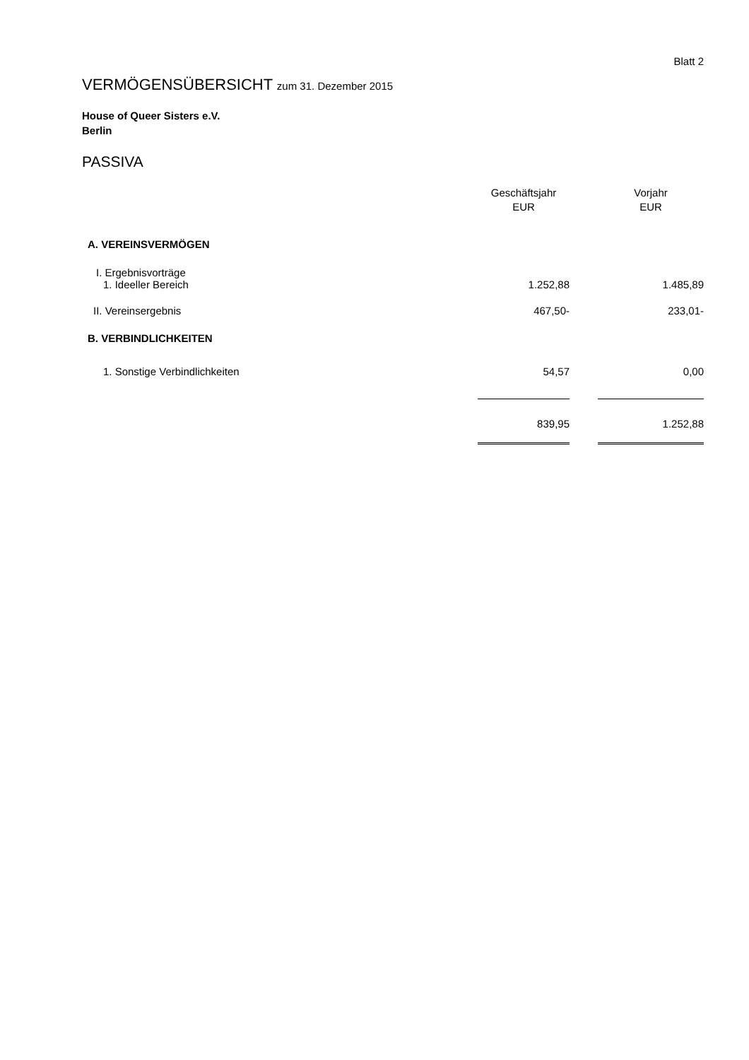Blatt 2
VERMÖGENSÜBERSICHT zum 31. Dezember 2015
House of Queer Sisters e.V.
Berlin
PASSIVA
| | Geschäftsjahr EUR | | Vorjahr EUR |
| A. VEREINSVERMÖGEN | | | |
| I. Ergebnisvorträge | | | |
| 1. Ideeller Bereich | 1.252,88 | | 1.485,89 |
| II. Vereinsergebnis | 467,50- | | 233,01- |
| B. VERBINDLICHKEITEN | | | |
| 1. Sonstige Verbindlichkeiten | 54,57 | | 0,00 |
| | 839,95 | | 1.252,88 |